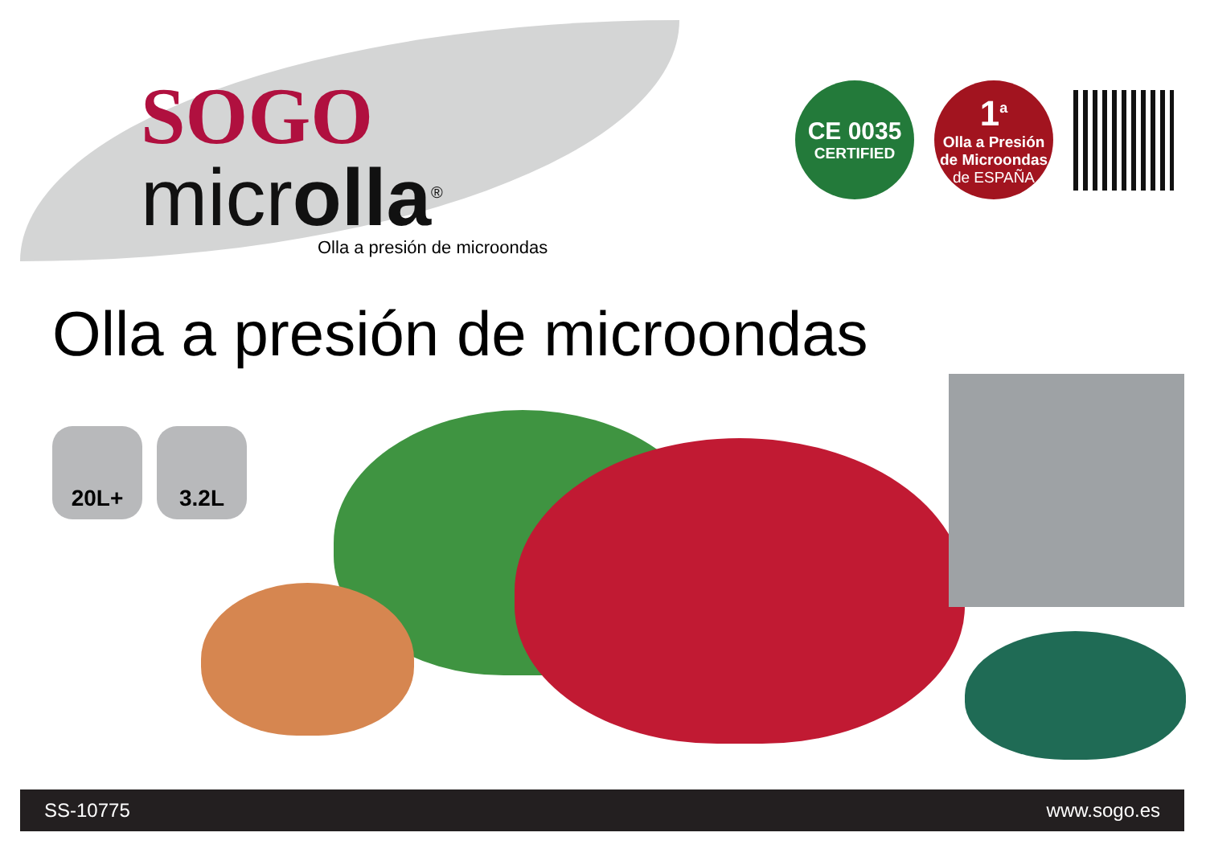SOGO
microlla<sup>®</sup>
Olla a presión de microondas
CE 0035
CERTIFIED
1<sup>a</sup>
Olla a Presión
de Microondas
de ESPAÑA
Olla a presión de microondas
20L+ 3.2L
SS-10775 www.sogo.es